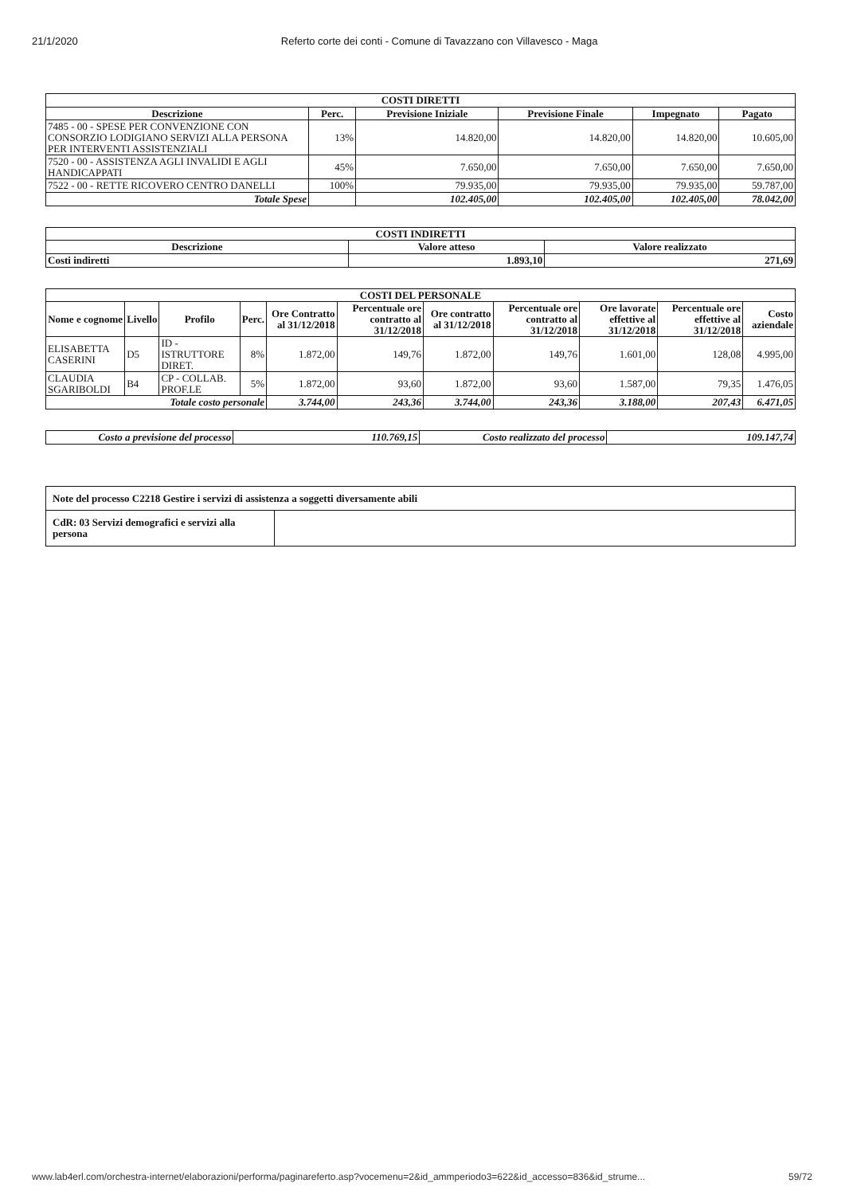21/1/2020 Referto corte dei conti - Comune di Tavazzano con Villavesco - Maga
| COSTI DIRETTI | | | | | |
| --- | --- | --- | --- | --- | --- |
| Descrizione | Perc. | Previsione Iniziale | Previsione Finale | Impegnato | Pagato |
| 7485 - 00 - SPESE PER CONVENZIONE CON CONSORZIO LODIGIANO SERVIZI ALLA PERSONA PER INTERVENTI ASSISTENZIALI | 13% | 14.820,00 | 14.820,00 | 14.820,00 | 10.605,00 |
| 7520 - 00 - ASSISTENZA AGLI INVALIDI E AGLI HANDICAPPATI | 45% | 7.650,00 | 7.650,00 | 7.650,00 | 7.650,00 |
| 7522 - 00 - RETTE RICOVERO CENTRO DANELLI | 100% | 79.935,00 | 79.935,00 | 79.935,00 | 59.787,00 |
| Totale Spese | | 102.405,00 | 102.405,00 | 102.405,00 | 78.042,00 |
| COSTI INDIRETTI | | |
| --- | --- | --- |
| Descrizione | Valore atteso | Valore realizzato |
| Costi indiretti | 1.893,10 | 271,69 |
| COSTI DEL PERSONALE | | | | | | | | | | |
| --- | --- | --- | --- | --- | --- | --- | --- | --- | --- | --- |
| Nome e cognome | Livello | Profilo | Perc. | Ore Contratto al 31/12/2018 | Percentuale ore contratto al 31/12/2018 | Ore contratto al 31/12/2018 | Percentuale ore contratto al 31/12/2018 | Ore lavorate effettive al 31/12/2018 | Percentuale ore effettive al 31/12/2018 | Costo aziendale |
| ELISABETTA CASERINI | D5 | ID - ISTRUTTORE DIRET. | 8% | 1.872,00 | 149,76 | 1.872,00 | 149,76 | 1.601,00 | 128,08 | 4.995,00 |
| CLAUDIA SGARIBOLDI | B4 | CP - COLLAB. PROF.LE | 5% | 1.872,00 | 93,60 | 1.872,00 | 93,60 | 1.587,00 | 79,35 | 1.476,05 |
| Totale costo personale | | | | 3.744,00 | 243,36 | 3.744,00 | 243,36 | 3.188,00 | 207,43 | 6.471,05 |
| Costo a previsione del processo | 110.769,15 | Costo realizzato del processo | 109.147,74 |
| Note del processo C2218 Gestire i servizi di assistenza a soggetti diversamente abili | |
| CdR: 03 Servizi demografici e servizi alla persona | |
www.lab4erl.com/orchestra-internet/elaborazioni/performa/paginareferto.asp?vocemenu=2&id_ammperiodo3=622&id_accesso=836&id_strume... 59/72